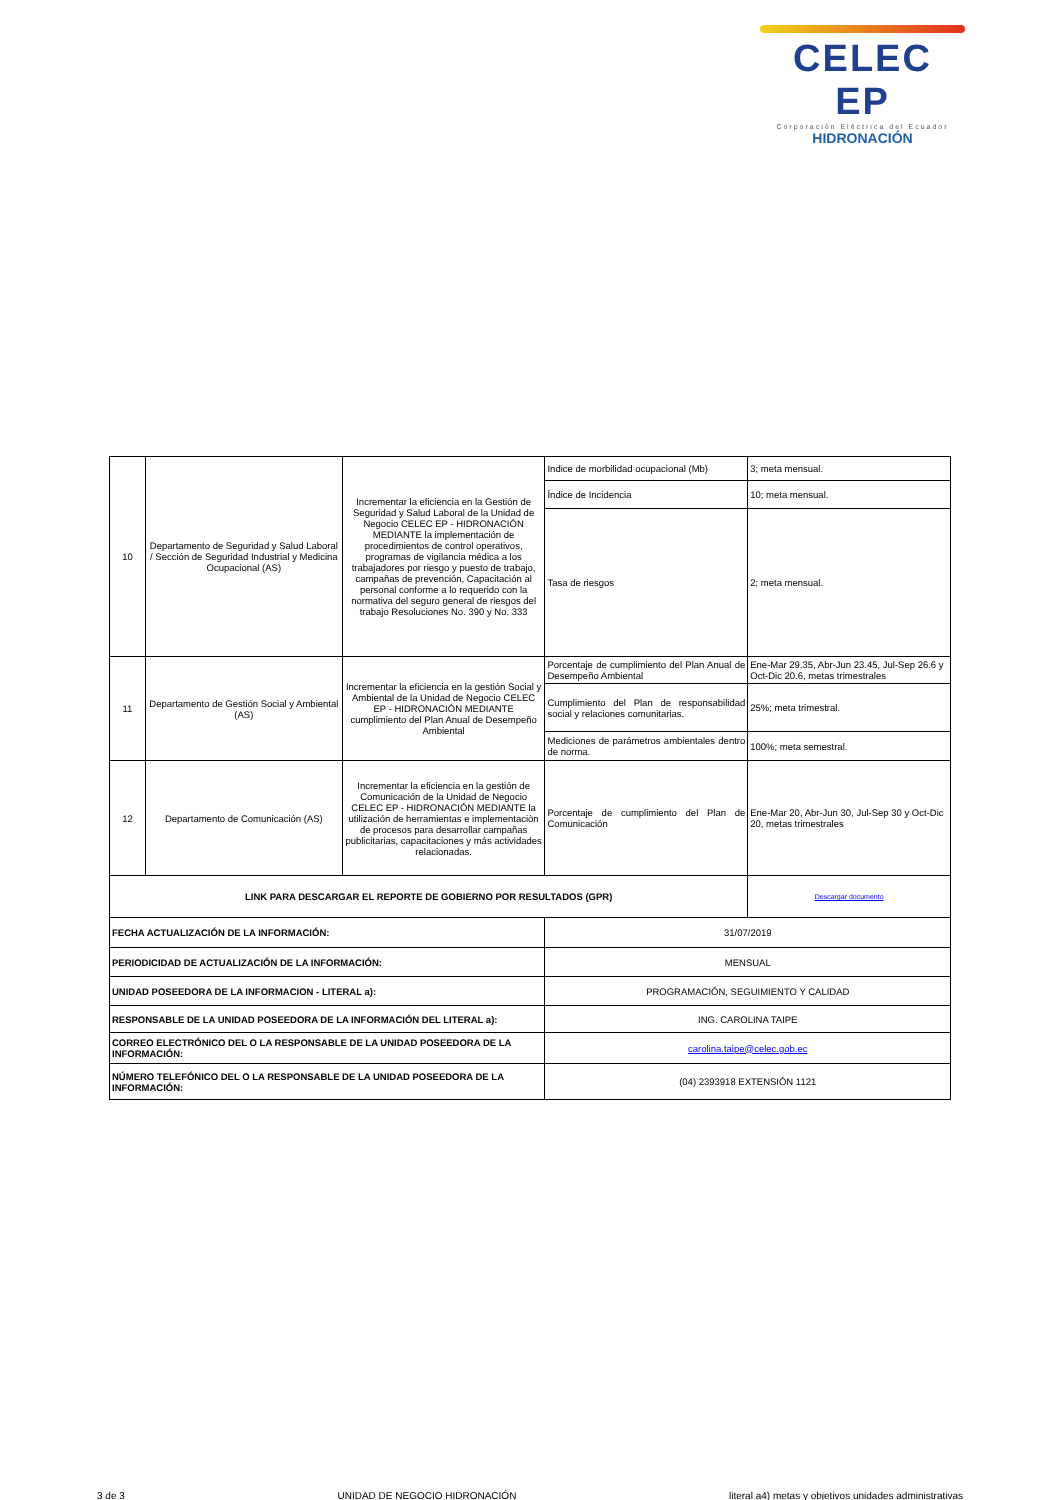CELEC EP
Corporación Eléctrica del Ecuador
HIDRONACIÓN
| 10 | Departamento de Seguridad y Salud Laboral / Sección de Seguridad Industrial y Medicina Ocupacional (AS) | Incrementar la eficiencia en la Gestión de Seguridad y Salud Laboral de la Unidad de Negocio CELEC EP - HIDRONACIÓN MEDIANTE la implementación de procedimientos de control operativos, programas de vigilancia médica a los trabajadores por riesgo y puesto de trabajo, campañas de prevención, Capacitación al personal conforme a lo requerido con la normativa del seguro general de riesgos del trabajo Resoluciones No. 390 y No. 333 | Indice de morbilidad ocupacional (Mb) | 3; meta mensual. |
| | | | Índice de Incidencia | 10; meta mensual. |
| | | | Tasa de riesgos | 2; meta mensual. |
| 11 | Departamento de Gestión Social y Ambiental (AS) | Incrementar la eficiencia en la gestión Social y Ambiental de la Unidad de Negocio CELEC EP - HIDRONACIÓN MEDIANTE cumplimiento del Plan Anual de Desempeño Ambiental | Porcentaje de cumplimiento del Plan Anual de Desempeño Ambiental | Ene-Mar 29.35, Abr-Jun 23.45, Jul-Sep 26.6 y Oct-Dic 20.6, metas trimestrales |
| | | | Cumplimiento del Plan de responsabilidad social y relaciones comunitarias. | 25%; meta trimestral. |
| | | | Mediciones de parámetros ambientales dentro de norma. | 100%; meta semestral. |
| 12 | Departamento de Comunicación (AS) | Incrementar la eficiencia en la gestión de Comunicación de la Unidad de Negocio CELEC EP - HIDRONACIÓN MEDIANTE la utilización de herramientas e implementaciòn de procesos para desarrollar campañas publicitarias, capacitaciones y más actividades relacionadas. | Porcentaje de cumplimiento del Plan de Comunicación | Ene-Mar 20, Abr-Jun 30, Jul-Sep 30 y Oct-Dic 20, metas trimestrales |
| LINK PARA DESCARGAR EL REPORTE DE GOBIERNO POR RESULTADOS (GPR) | | | | Descargar documento |
| FECHA ACTUALIZACIÓN DE LA INFORMACIÓN: | | | 31/07/2019 | |
| PERIODICIDAD DE ACTUALIZACIÓN DE LA INFORMACIÓN: | | | MENSUAL | |
| UNIDAD POSEEDORA DE LA INFORMACION - LITERAL a): | | | PROGRAMACIÓN, SEGUIMIENTO Y CALIDAD | |
| RESPONSABLE DE LA UNIDAD POSEEDORA DE LA INFORMACIÓN DEL LITERAL a): | | | ING. CAROLINA TAIPE | |
| CORREO ELECTRÓNICO DEL O LA RESPONSABLE DE LA UNIDAD POSEEDORA DE LA INFORMACIÓN: | | | carolina.taipe@celec.gob.ec | |
| NÚMERO TELEFÓNICO DEL O LA RESPONSABLE DE LA UNIDAD POSEEDORA DE LA INFORMACIÓN: | | | (04) 2393918 EXTENSIÓN 1121 | |
3 de 3 UNIDAD DE NEGOCIO HIDRONACIÓN literal a4) metas y objetivos unidades administrativas